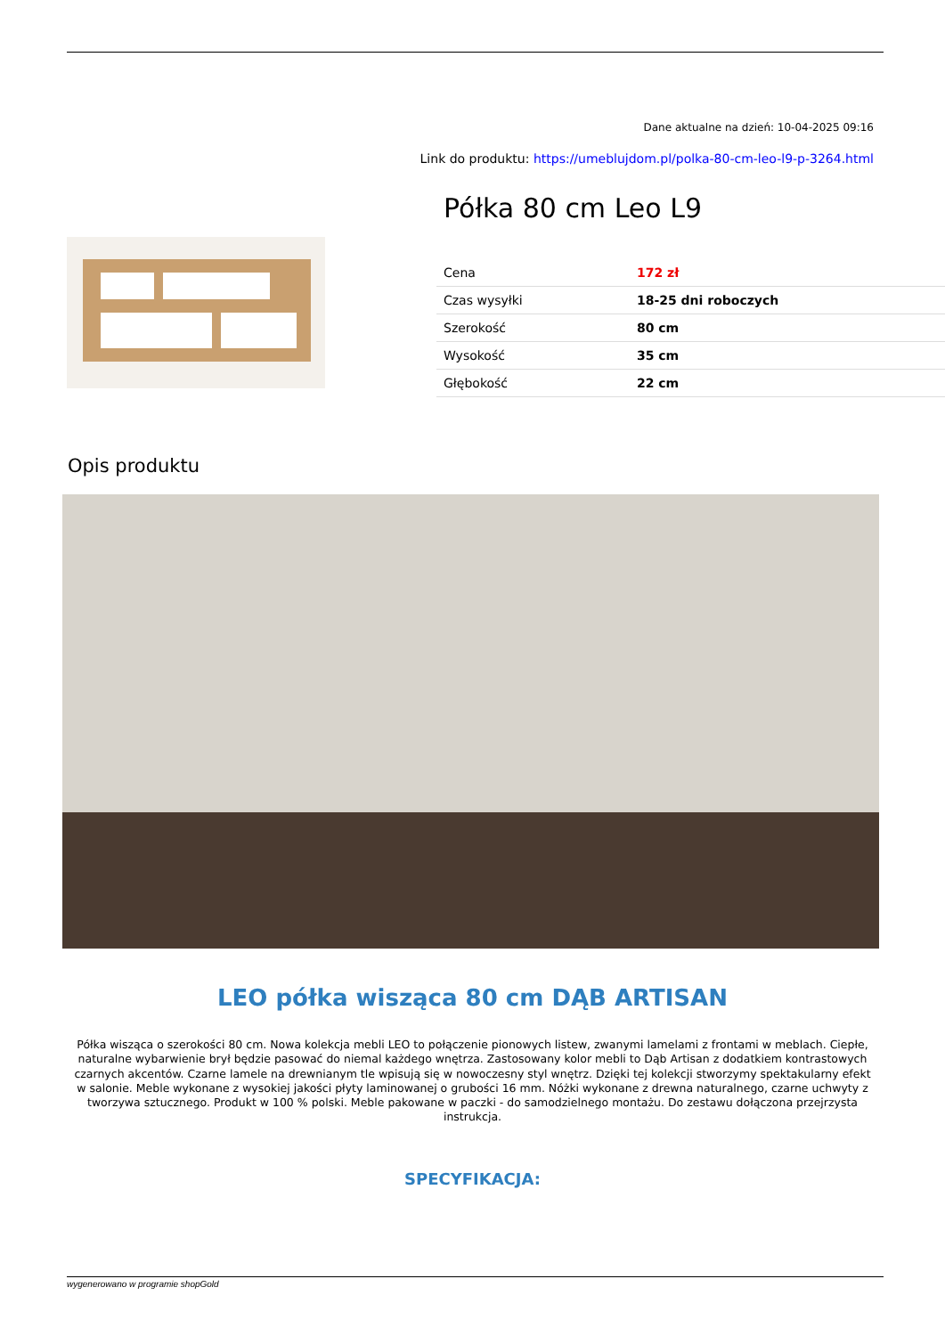Dane aktualne na dzień: 10-04-2025 09:16
Link do produktu: https://umeblujdom.pl/polka-80-cm-leo-l9-p-3264.html
Półka 80 cm Leo L9
| Cena | 172 zł |
| Czas wysyłki | 18-25 dni roboczych |
| Szerokość | 80 cm |
| Wysokość | 35 cm |
| Głębokość | 22 cm |
Opis produktu
LEO półka wisząca 80 cm DĄB ARTISAN
Półka wisząca o szerokości 80 cm. Nowa kolekcja mebli LEO to połączenie pionowych listew, zwanymi lamelami z frontami w meblach. Ciepłe, naturalne wybarwienie brył będzie pasować do niemal każdego wnętrza. Zastosowany kolor mebli to Dąb Artisan z dodatkiem kontrastowych czarnych akcentów. Czarne lamele na drewnianym tle wpisują się w nowoczesny styl wnętrz. Dzięki tej kolekcji stworzymy spektakularny efekt w salonie. Meble wykonane z wysokiej jakości płyty laminowanej o grubości 16 mm. Nóżki wykonane z drewna naturalnego, czarne uchwyty z tworzywa sztucznego. Produkt w 100 % polski. Meble pakowane w paczki - do samodzielnego montażu. Do zestawu dołączona przejrzysta instrukcja.
SPECYFIKACJA:
wygenerowano w programie shopGold